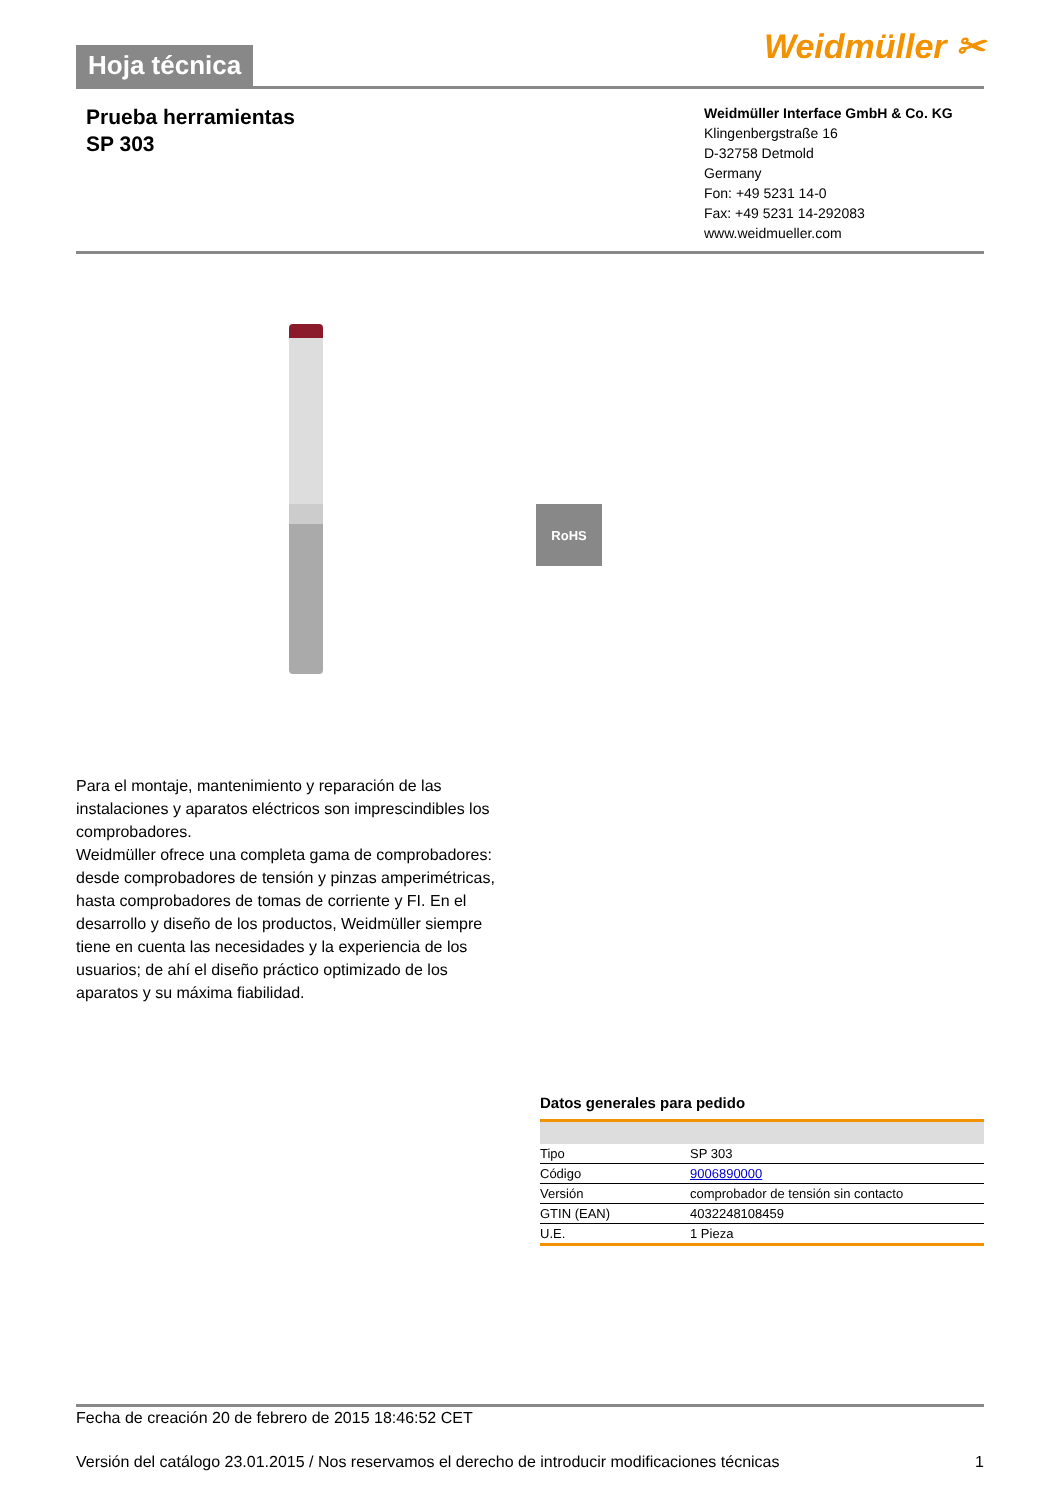Hoja técnica
Weidmüller ✂
Prueba herramientas
SP 303
Weidmüller Interface GmbH & Co. KG
Klingenbergstraße 16
D-32758 Detmold
Germany
Fon: +49 5231 14-0
Fax: +49 5231 14-292083
www.weidmueller.com
RoHS
Para el montaje, mantenimiento y reparación de las instalaciones y aparatos eléctricos son imprescindibles los comprobadores.
Weidmüller ofrece una completa gama de comprobadores:
desde comprobadores de tensión y pinzas amperimétricas, hasta comprobadores de tomas de corriente y FI. En el desarrollo y diseño de los productos, Weidmüller siempre tiene en cuenta las necesidades y la experiencia de los usuarios; de ahí el diseño práctico optimizado de los aparatos y su máxima fiabilidad.
Datos generales para pedido
| Tipo | SP 303 |
| Código | 9006890000 |
| Versión | comprobador de tensión sin contacto |
| GTIN (EAN) | 4032248108459 |
| U.E. | 1 Pieza |
Fecha de creación 20 de febrero de 2015 18:46:52 CET
Versión del catálogo 23.01.2015 / Nos reservamos el derecho de introducir modificaciones técnicas 1